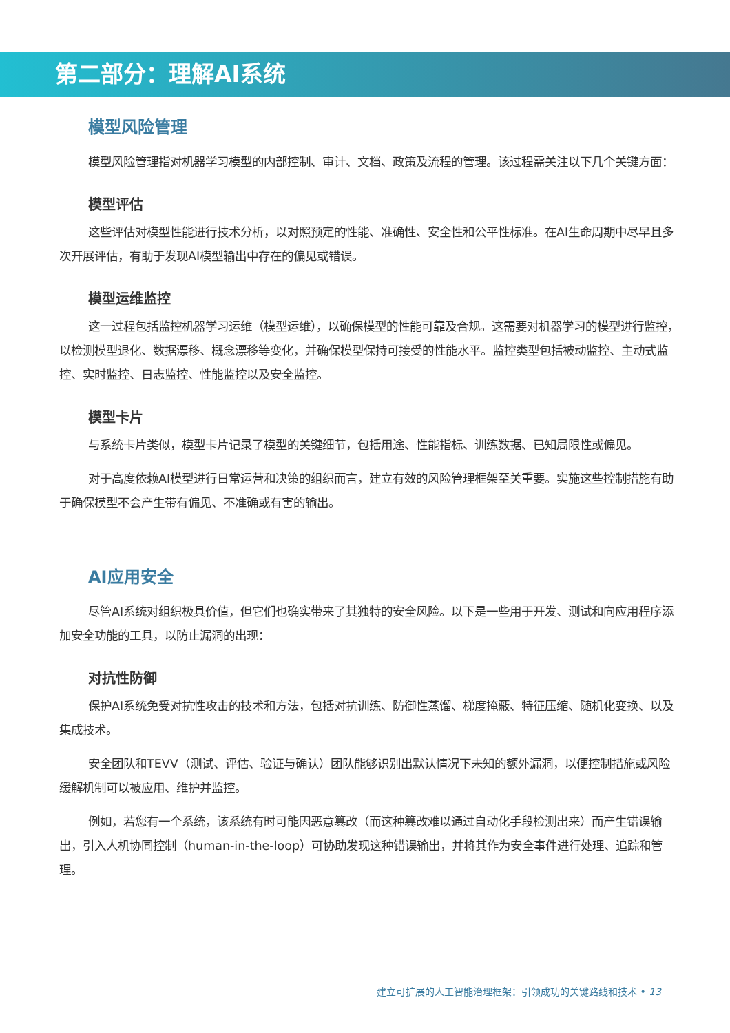第二部分：理解AI系统
模型风险管理
模型风险管理指对机器学习模型的内部控制、审计、文档、政策及流程的管理。该过程需关注以下几个关键方面：
模型评估
这些评估对模型性能进行技术分析，以对照预定的性能、准确性、安全性和公平性标准。在AI生命周期中尽早且多次开展评估，有助于发现AI模型输出中存在的偏见或错误。
模型运维监控
这一过程包括监控机器学习运维（模型运维），以确保模型的性能可靠及合规。这需要对机器学习的模型进行监控，以检测模型退化、数据漂移、概念漂移等变化，并确保模型保持可接受的性能水平。监控类型包括被动监控、主动式监控、实时监控、日志监控、性能监控以及安全监控。
模型卡片
与系统卡片类似，模型卡片记录了模型的关键细节，包括用途、性能指标、训练数据、已知局限性或偏见。
对于高度依赖AI模型进行日常运营和决策的组织而言，建立有效的风险管理框架至关重要。实施这些控制措施有助于确保模型不会产生带有偏见、不准确或有害的输出。
AI应用安全
尽管AI系统对组织极具价值，但它们也确实带来了其独特的安全风险。以下是一些用于开发、测试和向应用程序添加安全功能的工具，以防止漏洞的出现：
对抗性防御
保护AI系统免受对抗性攻击的技术和方法，包括对抗训练、防御性蒸馏、梯度掩蔽、特征压缩、随机化变换、以及集成技术。
安全团队和TEVV（测试、评估、验证与确认）团队能够识别出默认情况下未知的额外漏洞，以便控制措施或风险缓解机制可以被应用、维护并监控。
例如，若您有一个系统，该系统有时可能因恶意篡改（而这种篡改难以通过自动化手段检测出来）而产生错误输出，引入人机协同控制（human-in-the-loop）可协助发现这种错误输出，并将其作为安全事件进行处理、追踪和管理。
建立可扩展的人工智能治理框架：引领成功的关键路线和技术 • 13